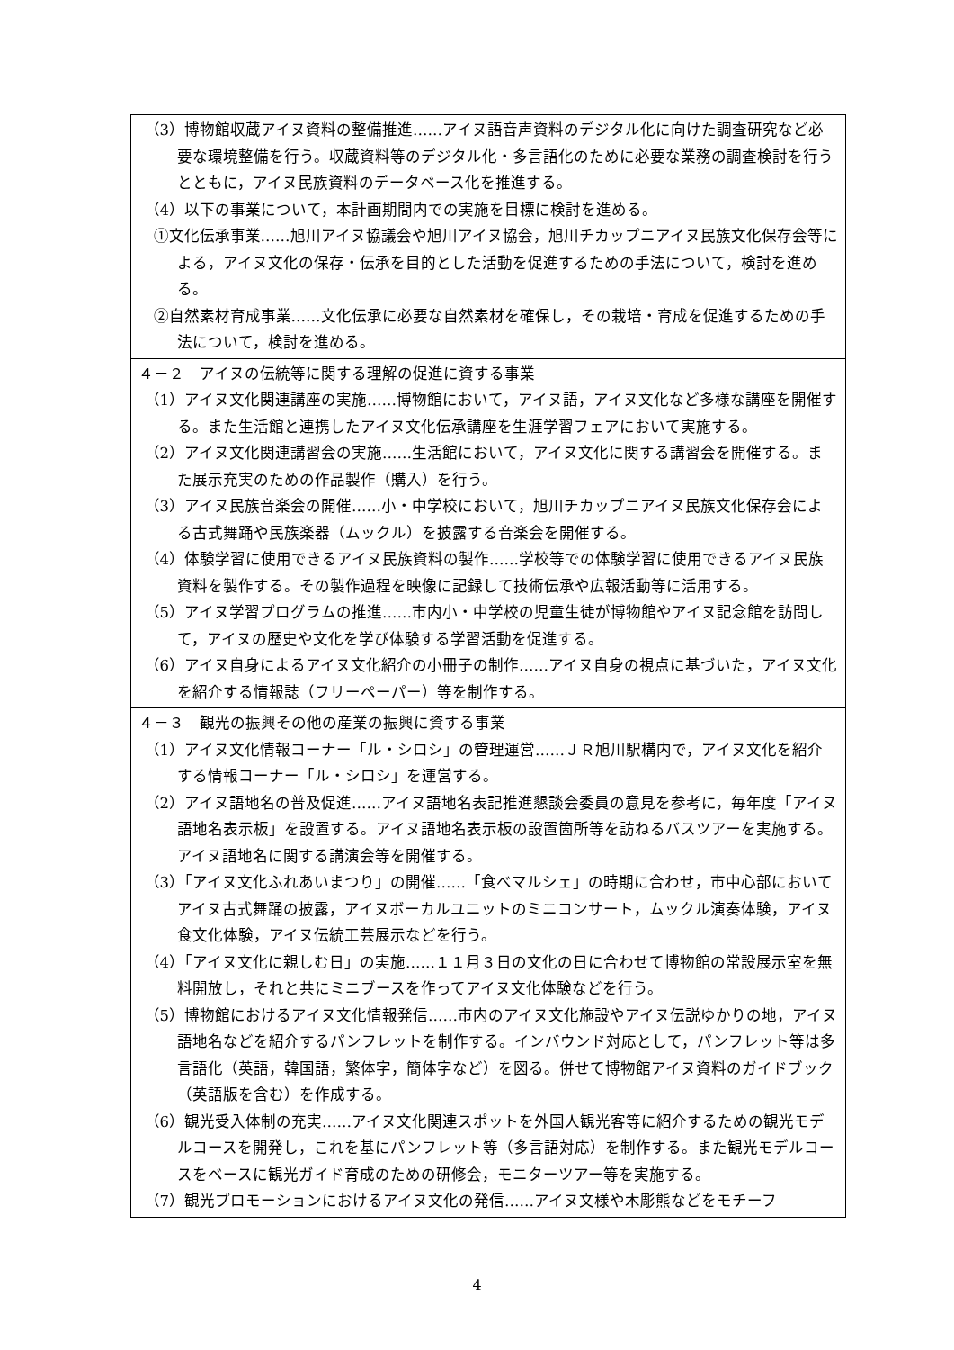| （3）博物館収蔵アイヌ資料の整備推進……アイヌ語音声資料のデジタル化に向けた調査研究など必要な環境整備を行う。収蔵資料等のデジタル化・多言語化のために必要な業務の調査検討を行うとともに，アイヌ民族資料のデータベース化を推進する。 （4）以下の事業について，本計画期間内での実施を目標に検討を進める。 ①文化伝承事業……旭川アイヌ協議会や旭川アイヌ協会，旭川チカップニアイヌ民族文化保存会等による，アイヌ文化の保存・伝承を目的とした活動を促進するための手法について，検討を進める。 ②自然素材育成事業……文化伝承に必要な自然素材を確保し，その栽培・育成を促進するための手法について，検討を進める。 |
| ４－２ アイヌの伝統等に関する理解の促進に資する事業 （1）アイヌ文化関連講座の実施……博物館において，アイヌ語，アイヌ文化など多様な講座を開催する。また生活館と連携したアイヌ文化伝承講座を生涯学習フェアにおいて実施する。 （2）アイヌ文化関連講習会の実施……生活館において，アイヌ文化に関する講習会を開催する。また展示充実のための作品製作（購入）を行う。 （3）アイヌ民族音楽会の開催……小・中学校において，旭川チカップニアイヌ民族文化保存会による古式舞踊や民族楽器（ムックル）を披露する音楽会を開催する。 （4）体験学習に使用できるアイヌ民族資料の製作……学校等での体験学習に使用できるアイヌ民族資料を製作する。その製作過程を映像に記録して技術伝承や広報活動等に活用する。 （5）アイヌ学習プログラムの推進……市内小・中学校の児童生徒が博物館やアイヌ記念館を訪問して，アイヌの歴史や文化を学び体験する学習活動を促進する。 （6）アイヌ自身によるアイヌ文化紹介の小冊子の制作……アイヌ自身の視点に基づいた，アイヌ文化を紹介する情報誌（フリーペーパー）等を制作する。 |
| ４－３ 観光の振興その他の産業の振興に資する事業 （1）アイヌ文化情報コーナー「ル・シロシ」の管理運営……ＪＲ旭川駅構内で，アイヌ文化を紹介する情報コーナー「ル・シロシ」を運営する。 （2）アイヌ語地名の普及促進……アイヌ語地名表記推進懇談会委員の意見を参考に，毎年度「アイヌ語地名表示板」を設置する。アイヌ語地名表示板の設置箇所等を訪ねるバスツアーを実施する。アイヌ語地名に関する講演会等を開催する。 （3）「アイヌ文化ふれあいまつり」の開催……「食べマルシェ」の時期に合わせ，市中心部においてアイヌ古式舞踊の披露，アイヌボーカルユニットのミニコンサート，ムックル演奏体験，アイヌ食文化体験，アイヌ伝統工芸展示などを行う。 （4）「アイヌ文化に親しむ日」の実施……１１月３日の文化の日に合わせて博物館の常設展示室を無料開放し，それと共にミニブースを作ってアイヌ文化体験などを行う。 （5）博物館におけるアイヌ文化情報発信……市内のアイヌ文化施設やアイヌ伝説ゆかりの地，アイヌ語地名などを紹介するパンフレットを制作する。インバウンド対応として，パンフレット等は多言語化（英語，韓国語，繁体字，簡体字など）を図る。併せて博物館アイヌ資料のガイドブック（英語版を含む）を作成する。 （6）観光受入体制の充実……アイヌ文化関連スポットを外国人観光客等に紹介するための観光モデルコースを開発し，これを基にパンフレット等（多言語対応）を制作する。また観光モデルコースをベースに観光ガイド育成のための研修会，モニターツアー等を実施する。 （7）観光プロモーションにおけるアイヌ文化の発信……アイヌ文様や木彫熊などをモチーフ |
4